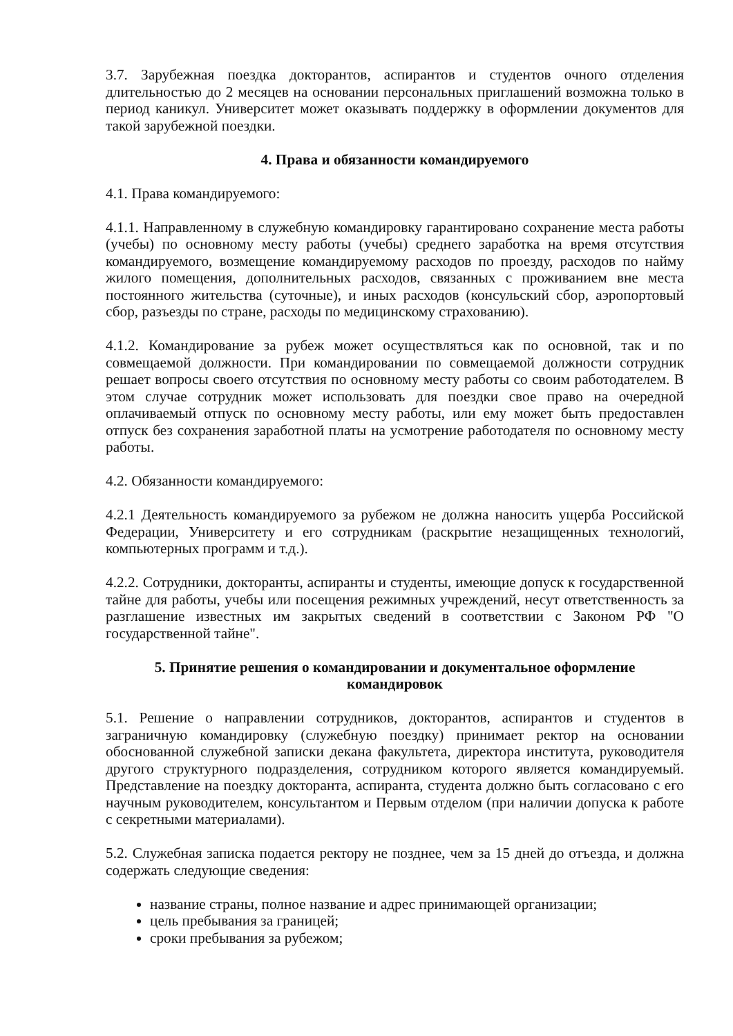3.7. Зарубежная поездка докторантов, аспирантов и студентов очного отделения длительностью до 2 месяцев на основании персональных приглашений возможна только в период каникул. Университет может оказывать поддержку в оформлении документов для такой зарубежной поездки.
4. Права и обязанности командируемого
4.1. Права командируемого:
4.1.1. Направленному в служебную командировку гарантировано сохранение места работы (учебы) по основному месту работы (учебы) среднего заработка на время отсутствия командируемого, возмещение командируемому расходов по проезду, расходов по найму жилого помещения, дополнительных расходов, связанных с проживанием вне места постоянного жительства (суточные), и иных расходов (консульский сбор, аэропортовый сбор, разъезды по стране, расходы по медицинскому страхованию).
4.1.2. Командирование за рубеж может осуществляться как по основной, так и по совмещаемой должности. При командировании по совмещаемой должности сотрудник решает вопросы своего отсутствия по основному месту работы со своим работодателем. В этом случае сотрудник может использовать для поездки свое право на очередной оплачиваемый отпуск по основному месту работы, или ему может быть предоставлен отпуск без сохранения заработной платы на усмотрение работодателя по основному месту работы.
4.2. Обязанности командируемого:
4.2.1 Деятельность командируемого за рубежом не должна наносить ущерба Российской Федерации, Университету и его сотрудникам (раскрытие незащищенных технологий, компьютерных программ и т.д.).
4.2.2. Сотрудники, докторанты, аспиранты и студенты, имеющие допуск к государственной тайне для работы, учебы или посещения режимных учреждений, несут ответственность за разглашение известных им закрытых сведений в соответствии с Законом РФ "О государственной тайне".
5. Принятие решения о командировании и документальное оформление
командировок
5.1. Решение о направлении сотрудников, докторантов, аспирантов и студентов в заграничную командировку (служебную поездку) принимает ректор на основании обоснованной служебной записки декана факультета, директора института, руководителя другого структурного подразделения, сотрудником которого является командируемый. Представление на поездку докторанта, аспиранта, студента должно быть согласовано с его научным руководителем, консультантом и Первым отделом (при наличии допуска к работе с секретными материалами).
5.2. Служебная записка подается ректору не позднее, чем за 15 дней до отъезда, и должна содержать следующие сведения:
название страны, полное название и адрес принимающей организации;
цель пребывания за границей;
сроки пребывания за рубежом;